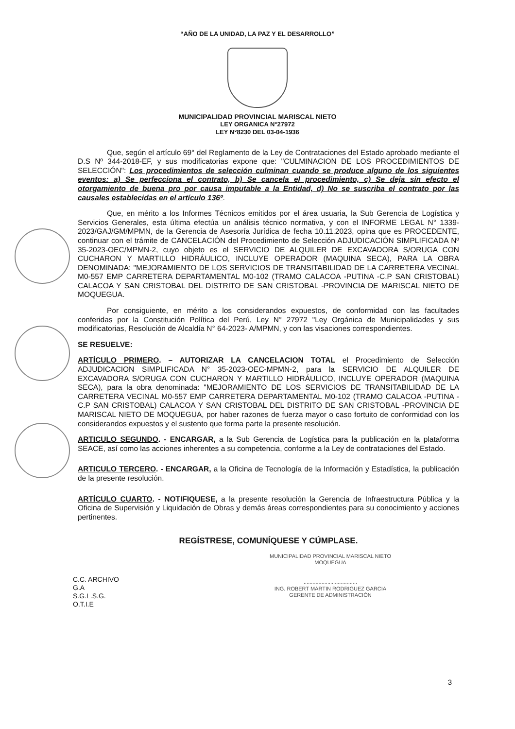“AÑO DE LA UNIDAD, LA PAZ Y EL DESARROLLO”
MUNICIPALIDAD PROVINCIAL MARISCAL NIETO
LEY ORGANICA N°27972
LEY N°8230 DEL 03-04-1936
Que, según el artículo 69° del Reglamento de la Ley de Contrataciones del Estado aprobado mediante el D.S Nº 344-2018-EF, y sus modificatorias expone que: "CULMINACION DE LOS PROCEDIMIENTOS DE SELECCIÓN": Los procedimientos de selección culminan cuando se produce alguno de los siguientes eventos: a) Se perfecciona el contrato, b) Se cancela el procedimiento, c) Se deja sin efecto el otorgamiento de buena pro por causa imputable a la Entidad, d) No se suscriba el contrato por las causales establecidas en el artículo 136º.
Que, en mérito a los Informes Técnicos emitidos por el área usuaria, la Sub Gerencia de Logística y Servicios Generales, esta última efectúa un análisis técnico normativa, y con el INFORME LEGAL N° 1339-2023/GAJ/GM/MPMN, de la Gerencia de Asesoría Jurídica de fecha 10.11.2023, opina que es PROCEDENTE, continuar con el trámite de CANCELACIÓN del Procedimiento de Selección ADJUDICACIÓN SIMPLIFICADA Nº 35-2023-OEC/MPMN-2, cuyo objeto es el SERVICIO DE ALQUILER DE EXCAVADORA S/ORUGA CON CUCHARON Y MARTILLO HIDRÁULICO, INCLUYE OPERADOR (MAQUINA SECA), PARA LA OBRA DENOMINADA: "MEJORAMIENTO DE LOS SERVICIOS DE TRANSITABILIDAD DE LA CARRETERA VECINAL M0-557 EMP CARRETERA DEPARTAMENTAL M0-102 (TRAMO CALACOA -PUTINA -C.P SAN CRISTOBAL) CALACOA Y SAN CRISTOBAL DEL DISTRITO DE SAN CRISTOBAL -PROVINCIA DE MARISCAL NIETO DE MOQUEGUA.
Por consiguiente, en mérito a los considerandos expuestos, de conformidad con las facultades conferidas por la Constitución Política del Perú, Ley N° 27972 "Ley Orgánica de Municipalidades y sus modificatorias, Resolución de Alcaldía N° 64-2023- A/MPMN, y con las visaciones correspondientes.
SE RESUELVE:
ARTÍCULO PRIMERO. – AUTORIZAR LA CANCELACION TOTAL el Procedimiento de Selección ADJUDICACION SIMPLIFICADA N° 35-2023-OEC-MPMN-2, para la SERVICIO DE ALQUILER DE EXCAVADORA S/ORUGA CON CUCHARON Y MARTILLO HIDRÁULICO, INCLUYE OPERADOR (MAQUINA SECA), para la obra denominada: "MEJORAMIENTO DE LOS SERVICIOS DE TRANSITABILIDAD DE LA CARRETERA VECINAL M0-557 EMP CARRETERA DEPARTAMENTAL M0-102 (TRAMO CALACOA -PUTINA -C.P SAN CRISTOBAL) CALACOA Y SAN CRISTOBAL DEL DISTRITO DE SAN CRISTOBAL -PROVINCIA DE MARISCAL NIETO DE MOQUEGUA, por haber razones de fuerza mayor o caso fortuito de conformidad con los considerandos expuestos y el sustento que forma parte la presente resolución.
ARTICULO SEGUNDO. - ENCARGAR, a la Sub Gerencia de Logística para la publicación en la plataforma SEACE, así como las acciones inherentes a su competencia, conforme a la Ley de contrataciones del Estado.
ARTICULO TERCERO. - ENCARGAR, a la Oficina de Tecnología de la Información y Estadística, la publicación de la presente resolución.
ARTÍCULO CUARTO. - NOTIFIQUESE, a la presente resolución la Gerencia de Infraestructura Pública y la Oficina de Supervisión y Liquidación de Obras y demás áreas correspondientes para su conocimiento y acciones pertinentes.
REGÍSTRESE, COMUNÍQUESE Y CÚMPLASE.
MUNICIPALIDAD PROVINCIAL MARISCAL NIETO
MOQUEGUA
C.C. ARCHIVO
G.A
S.G.L.S.G.
O.T.I.E
....................................
ING. ROBERT MARTIN RODRIGUEZ GARCIA
GERENTE DE ADMINISTRACIÓN
3